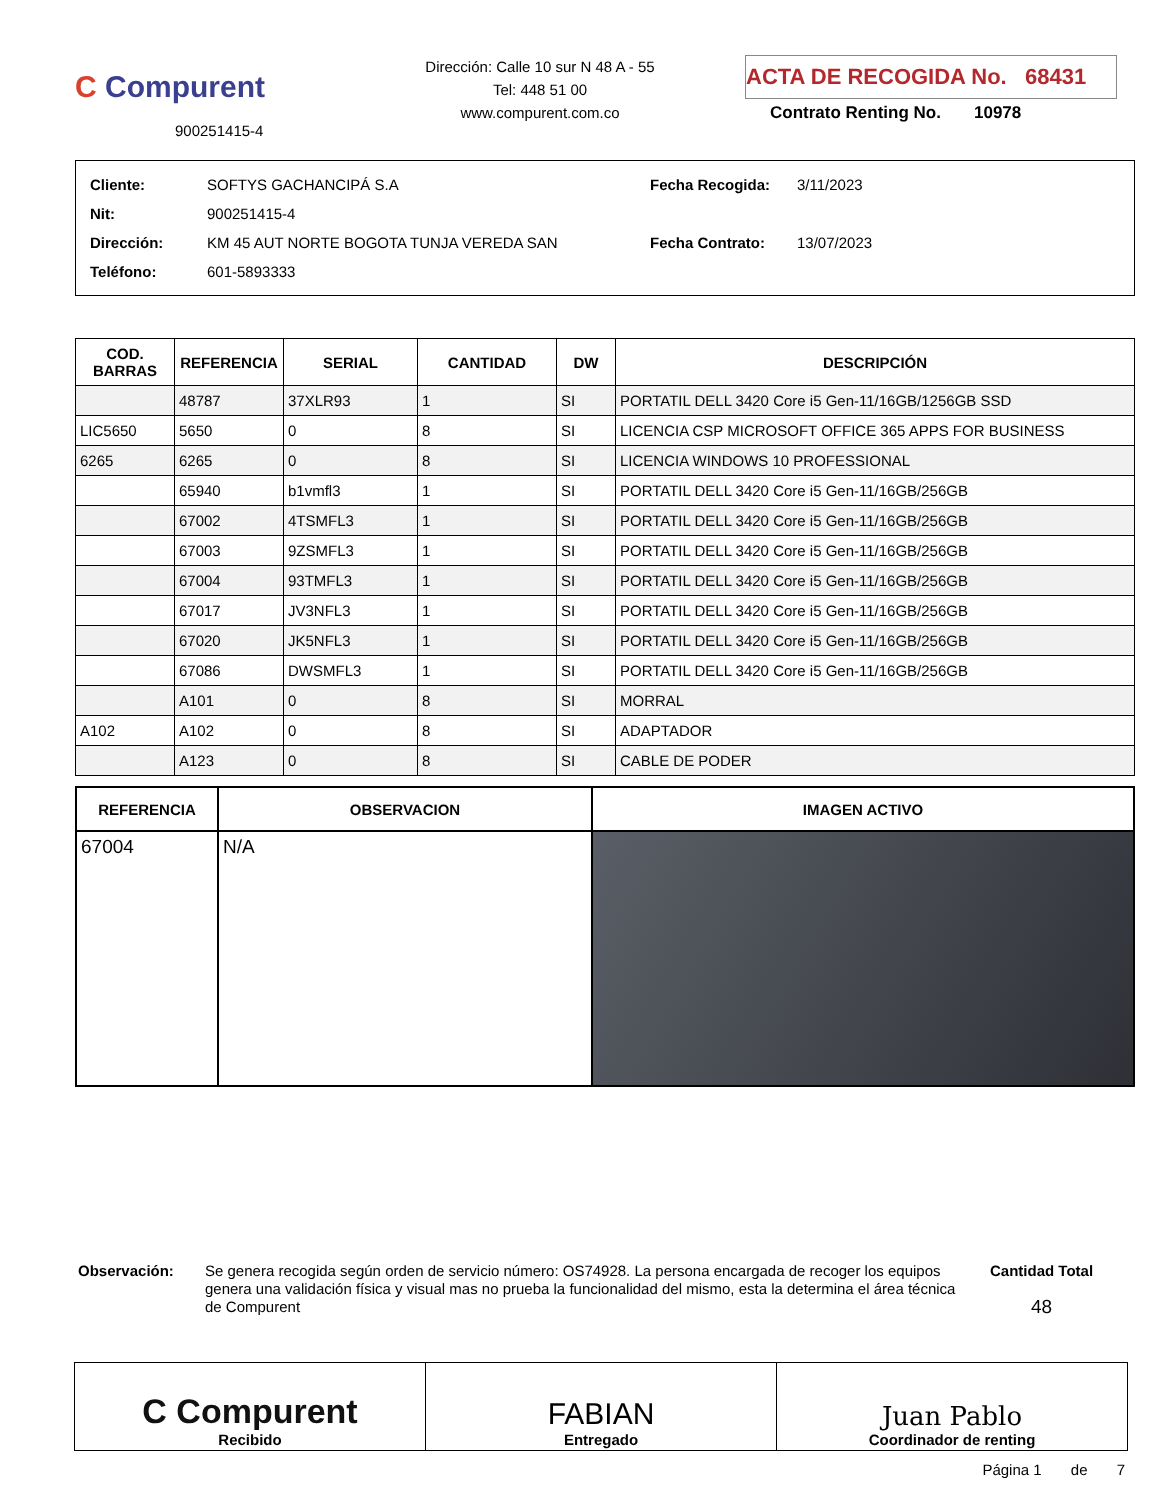C Compurent
900251415-4
Dirección: Calle 10 sur N 48 A - 55
Tel: 448 51 00
www.compurent.com.co
ACTA DE RECOGIDA No. 68431
Contrato Renting No. 10978
| Cliente: | SOFTYS GACHANCIPÁ S.A |
| Nit: | 900251415-4 |
| Dirección: | KM 45 AUT NORTE BOGOTA TUNJA VEREDA SAN |
| Teléfono: | 601-5893333 |
| Fecha Recogida: | 3/11/2023 |
| Fecha Contrato: | 13/07/2023 |
| COD. BARRAS | REFERENCIA | SERIAL | CANTIDAD | DW | DESCRIPCIÓN |
| --- | --- | --- | --- | --- | --- |
| | 48787 | 37XLR93 | 1 | SI | PORTATIL DELL 3420 Core i5 Gen-11/16GB/1256GB SSD |
| LIC5650 | 5650 | 0 | 8 | SI | LICENCIA CSP MICROSOFT OFFICE 365 APPS FOR BUSINESS |
| 6265 | 6265 | 0 | 8 | SI | LICENCIA WINDOWS 10 PROFESSIONAL |
| | 65940 | b1vmfl3 | 1 | SI | PORTATIL DELL 3420 Core i5 Gen-11/16GB/256GB |
| | 67002 | 4TSMFL3 | 1 | SI | PORTATIL DELL 3420 Core i5 Gen-11/16GB/256GB |
| | 67003 | 9ZSMFL3 | 1 | SI | PORTATIL DELL 3420 Core i5 Gen-11/16GB/256GB |
| | 67004 | 93TMFL3 | 1 | SI | PORTATIL DELL 3420 Core i5 Gen-11/16GB/256GB |
| | 67017 | JV3NFL3 | 1 | SI | PORTATIL DELL 3420 Core i5 Gen-11/16GB/256GB |
| | 67020 | JK5NFL3 | 1 | SI | PORTATIL DELL 3420 Core i5 Gen-11/16GB/256GB |
| | 67086 | DWSMFL3 | 1 | SI | PORTATIL DELL 3420 Core i5 Gen-11/16GB/256GB |
| | A101 | 0 | 8 | SI | MORRAL |
| A102 | A102 | 0 | 8 | SI | ADAPTADOR |
| | A123 | 0 | 8 | SI | CABLE DE PODER |
| REFERENCIA | OBSERVACION | IMAGEN ACTIVO |
| --- | --- | --- |
| 67004 | N/A | |
Observación: Se genera recogida según orden de servicio número: OS74928. La persona encargada de recoger los equipos genera una validación física y visual mas no prueba la funcionalidad del mismo, esta la determina el área técnica de Compurent
Cantidad Total
48
C Compurent
Recibido
FABIAN
Entregado
Juan Pablo
Coordinador de renting
Página 1 de 7